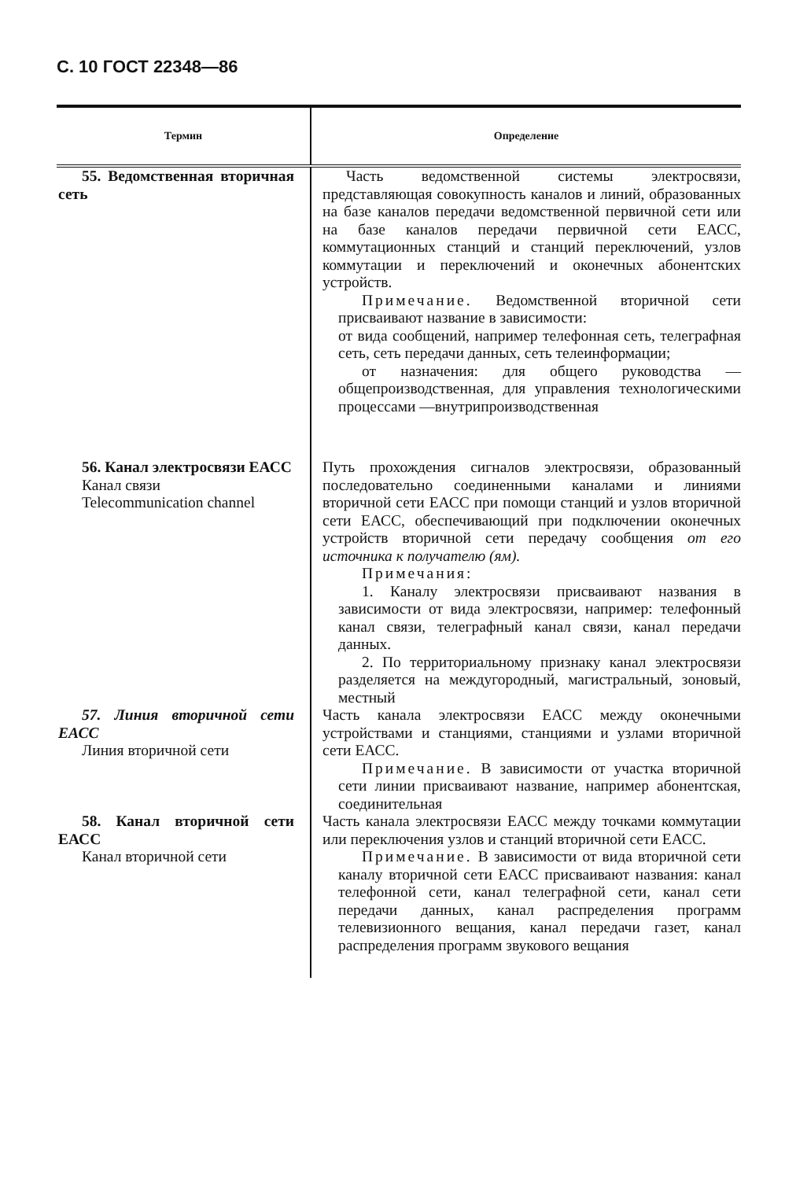С. 10 ГОСТ 22348—86
| Термин | Определение |
| --- | --- |
| 55. Ведомственная вторичная сеть | Часть ведомственной системы электросвязи, представляющая совокупность каналов и линий, образованных на базе каналов передачи ведомственной первичной сети или на базе каналов передачи первичной сети ЕАСС, коммутационных станций и станций переключений, узлов коммутации и переключений и оконечных абонентских устройств. Примечание. Ведомственной вторичной сети присваивают название в зависимости: от вида сообщений, например телефонная сеть, телеграфная сеть, сеть передачи данных, сеть телеинформации; от назначения: для общего руководства — общепроизводственная, для управления технологическими процессами —внутрипроизводственная |
| 56. Канал электросвязи ЕАСС Канал связи Telecommunication channel | Путь прохождения сигналов электросвязи, образованный последовательно соединенными каналами и линиями вторичной сети ЕАСС при помощи станций и узлов вторичной сети ЕАСС, обеспечивающий при подключении оконечных устройств вторичной сети передачу сообщения от его источника к получателю (ям). Примечания: 1. Каналу электросвязи присваивают названия в зависимости от вида электросвязи, например: телефонный канал связи, телеграфный канал связи, канал передачи данных. 2. По территориальному признаку канал электросвязи разделяется на междугородный, магистральный, зоновый, местный |
| 57. Линия вторичной сети ЕАСС Линия вторичной сети | Часть канала электросвязи ЕАСС между оконечными устройствами и станциями, станциями и узлами вторичной сети ЕАСС. Примечание. В зависимости от участка вторичной сети линии присваивают название, например абонентская, соединительная |
| 58. Канал вторичной сети ЕАСС Канал вторичной сети | Часть канала электросвязи ЕАСС между точками коммутации или переключения узлов и станций вторичной сети ЕАСС. Примечание. В зависимости от вида вторичной сети каналу вторичной сети ЕАСС присваивают названия: канал телефонной сети, канал телеграфной сети, канал сети передачи данных, канал распределения программ телевизионного вещания, канал передачи газет, канал распределения программ звукового вещания |